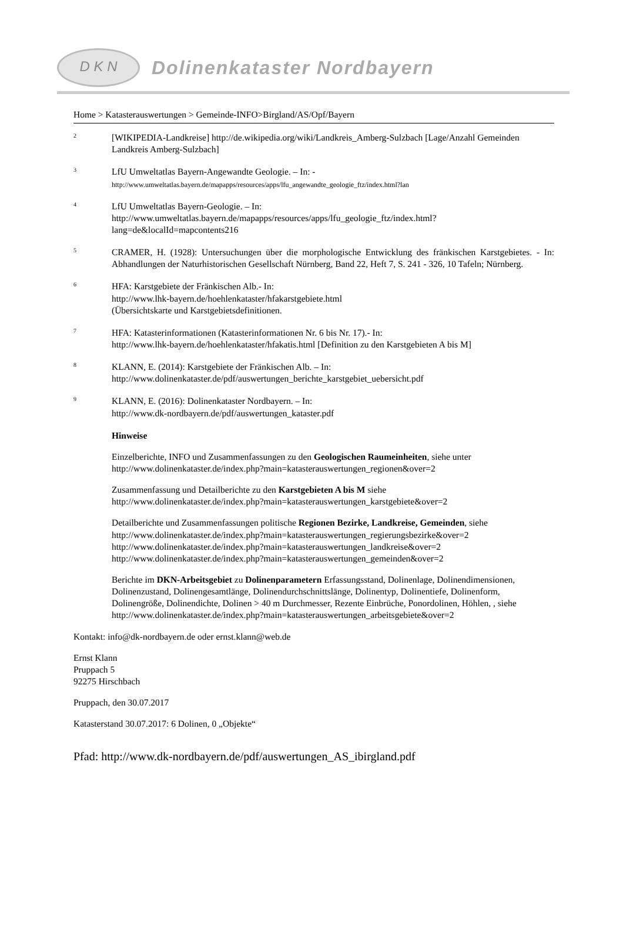D K N
Dolinenkataster Nordbayern
Home > Katasterauswertungen > Gemeinde-INFO>Birgland/AS/Opf/Bayern
2
[WIKIPEDIA-Landkreise] http://de.wikipedia.org/wiki/Landkreis_Amberg-Sulzbach [Lage/Anzahl Gemeinden Landkreis Amberg-Sulzbach]
3
LfU Umweltatlas Bayern-Angewandte Geologie. – In: -
http://www.umweltatlas.bayern.de/mapapps/resources/apps/lfu_angewandte_geologie_ftz/index.html?lan
4
LfU Umweltatlas Bayern-Geologie. – In:
http://www.umweltatlas.bayern.de/mapapps/resources/apps/lfu_geologie_ftz/index.html?lang=de&localId=mapcontents216
5
CRAMER, H. (1928): Untersuchungen über die morphologische Entwicklung des fränkischen Karstgebietes. - In: Abhandlungen der Naturhistorischen Gesellschaft Nürnberg, Band 22, Heft 7, S. 241 - 326, 10 Tafeln; Nürnberg.
6
HFA: Karstgebiete der Fränkischen Alb.- In:
http://www.lhk-bayern.de/hoehlenkataster/hfakarstgebiete.html
(Übersichtskarte und Karstgebietsdefinitionen.
7
HFA: Katasterinformationen (Katasterinformationen Nr. 6 bis Nr. 17).- In:
http://www.lhk-bayern.de/hoehlenkataster/hfakatis.html [Definition zu den Karstgebieten A bis M]
8
KLANN, E. (2014): Karstgebiete der Fränkischen Alb. – In:
http://www.dolinenkataster.de/pdf/auswertungen_berichte_karstgebiet_uebersicht.pdf
9
KLANN, E. (2016): Dolinenkataster Nordbayern. – In:
http://www.dk-nordbayern.de/pdf/auswertungen_kataster.pdf
Hinweise
Einzelberichte, INFO und Zusammenfassungen zu den Geologischen Raumeinheiten, siehe unter
http://www.dolinenkataster.de/index.php?main=katasterauswertungen_regionen&over=2
Zusammenfassung und Detailberichte zu den Karstgebieten A bis M siehe
http://www.dolinenkataster.de/index.php?main=katasterauswertungen_karstgebiete&over=2
Detailberichte und Zusammenfassungen politische Regionen Bezirke, Landkreise, Gemeinden, siehe
http://www.dolinenkataster.de/index.php?main=katasterauswertungen_regierungsbezirke&over=2
http://www.dolinenkataster.de/index.php?main=katasterauswertungen_landkreise&over=2
http://www.dolinenkataster.de/index.php?main=katasterauswertungen_gemeinden&over=2
Berichte im DKN-Arbeitsgebiet zu Dolinenparametern Erfassungsstand, Dolinenlage, Dolinendimensionen, Dolinenzustand, Dolinengesamtlänge, Dolinendurchschnittslänge, Dolinentyp, Dolinentiefe, Dolinenform, Dolinengröße, Dolinendichte, Dolinen > 40 m Durchmesser, Rezente Einbrüche, Ponordolinen, Höhlen, , siehe
http://www.dolinenkataster.de/index.php?main=katasterauswertungen_arbeitsgebiete&over=2
Kontakt: info@dk-nordbayern.de oder ernst.klann@web.de
Ernst Klann
Pruppach 5
92275 Hirschbach
Pruppach, den 30.07.2017
Katasterstand 30.07.2017: 6 Dolinen, 0 „Objekte“
Pfad: http://www.dk-nordbayern.de/pdf/auswertungen_AS_ibirgland.pdf